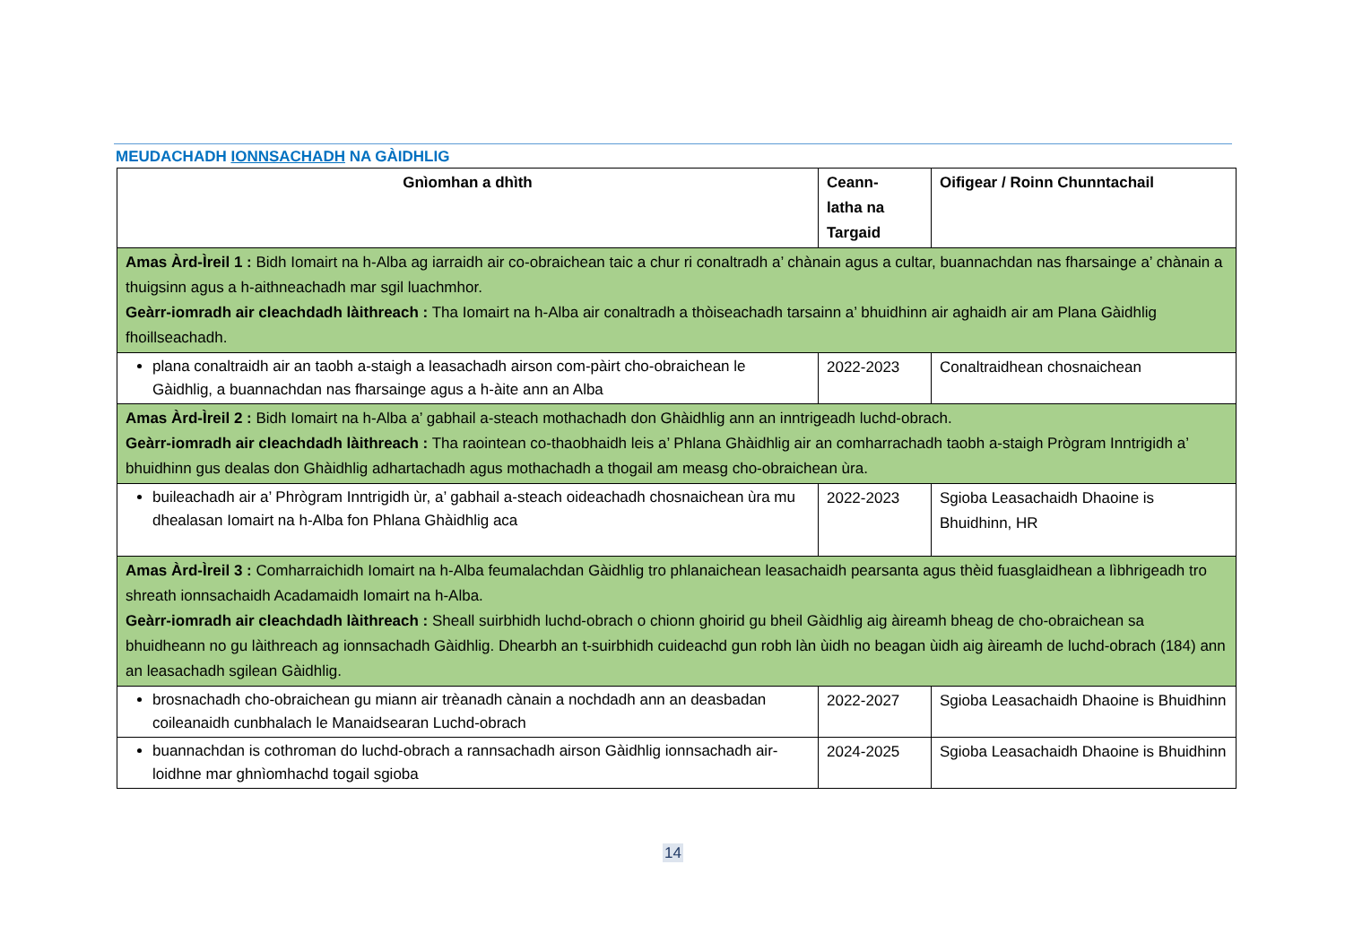MEUDACHADH IONNSACHADH NA GÀIDHLIG
| Gnìomhan a dhìth | Ceann- latha na Targaid | Oifigear / Roinn Chunntachail |
| --- | --- | --- |
| Amas Àrd-Ìreil 1 : Bidh Iomairt na h-Alba ag iarraidh air co-obraichean taic a chur ri conaltradh a’ chànain agus a cultar, buannachdan nas fharsainge a’ chànain a thuigsinn agus a h-aithneachadh mar sgil luachmhor. Geàrr-iomradh air cleachdadh làithreach : Tha Iomairt na h-Alba air conaltradh a thòiseachadh tarsainn a’ bhuidhinn air aghaidh air am Plana Gàidhlig fhoillseachadh. | | |
| plana conaltraidh air an taobh a-staigh a leasachadh airson com-pàirt cho-obraichean le Gàidhlig, a buannachdan nas fharsainge agus a h-àite ann an Alba | 2022-2023 | Conaltraidhean chosnaichean |
| Amas Àrd-Ìreil 2 : Bidh Iomairt na h-Alba a’ gabhail a-steach mothachadh don Ghàidhlig ann an inntrigeadh luchd-obrach. Geàrr-iomradh air cleachdadh làithreach : Tha raointean co-thaobhaidh leis a’ Phlana Ghàidhlig air an comharrachadh taobh a-staigh Prògram Inntrigidh a’ bhuidhinn gus dealas don Ghàidhlig adhartachadh agus mothachadh a thogail am measg cho-obraichean ùra. | | |
| buileachadh air a’ Phrògram Inntrigidh ùr, a’ gabhail a-steach oideachadh chosnaichean ùra mu dhealasan Iomairt na h-Alba fon Phlana Ghàidhlig aca | 2022-2023 | Sgioba Leasachaidh Dhaoine is Bhuidhinn, HR |
| Amas Àrd-Ìreil 3 : Comharraichidh Iomairt na h-Alba feumalachdan Gàidhlig tro phlanaichean leasachaidh pearsanta agus thèid fuasglaidhean a lìbhrigeadh tro shreath ionnsachaidh Acadamaidh Iomairt na h-Alba. Geàrr-iomradh air cleachdadh làithreach : Sheall suirbhidh luchd-obrach o chionn ghoirid gu bheil Gàidhlig aig àireamh bheag de cho-obraichean sa bhuidheann no gu làithreach ag ionnsachadh Gàidhlig. Dhearbh an t-suirbhidh cuideachd gun robh làn ùidh no beagan ùidh aig àireamh de luchd-obrach (184) ann an leasachadh sgilean Gàidhlig. | | |
| brosnachadh cho-obraichean gu miann air trèanadh cànain a nochdadh ann an deasbadan coileanaidh cunbhalach le Manaidsearan Luchd-obrach | 2022-2027 | Sgioba Leasachaidh Dhaoine is Bhuidhinn |
| buannachdan is cothroman do luchd-obrach a rannsachadh airson Gàidhlig ionnsachadh air-loidhne mar ghnìomhachd togail sgioba | 2024-2025 | Sgioba Leasachaidh Dhaoine is Bhuidhinn |
14